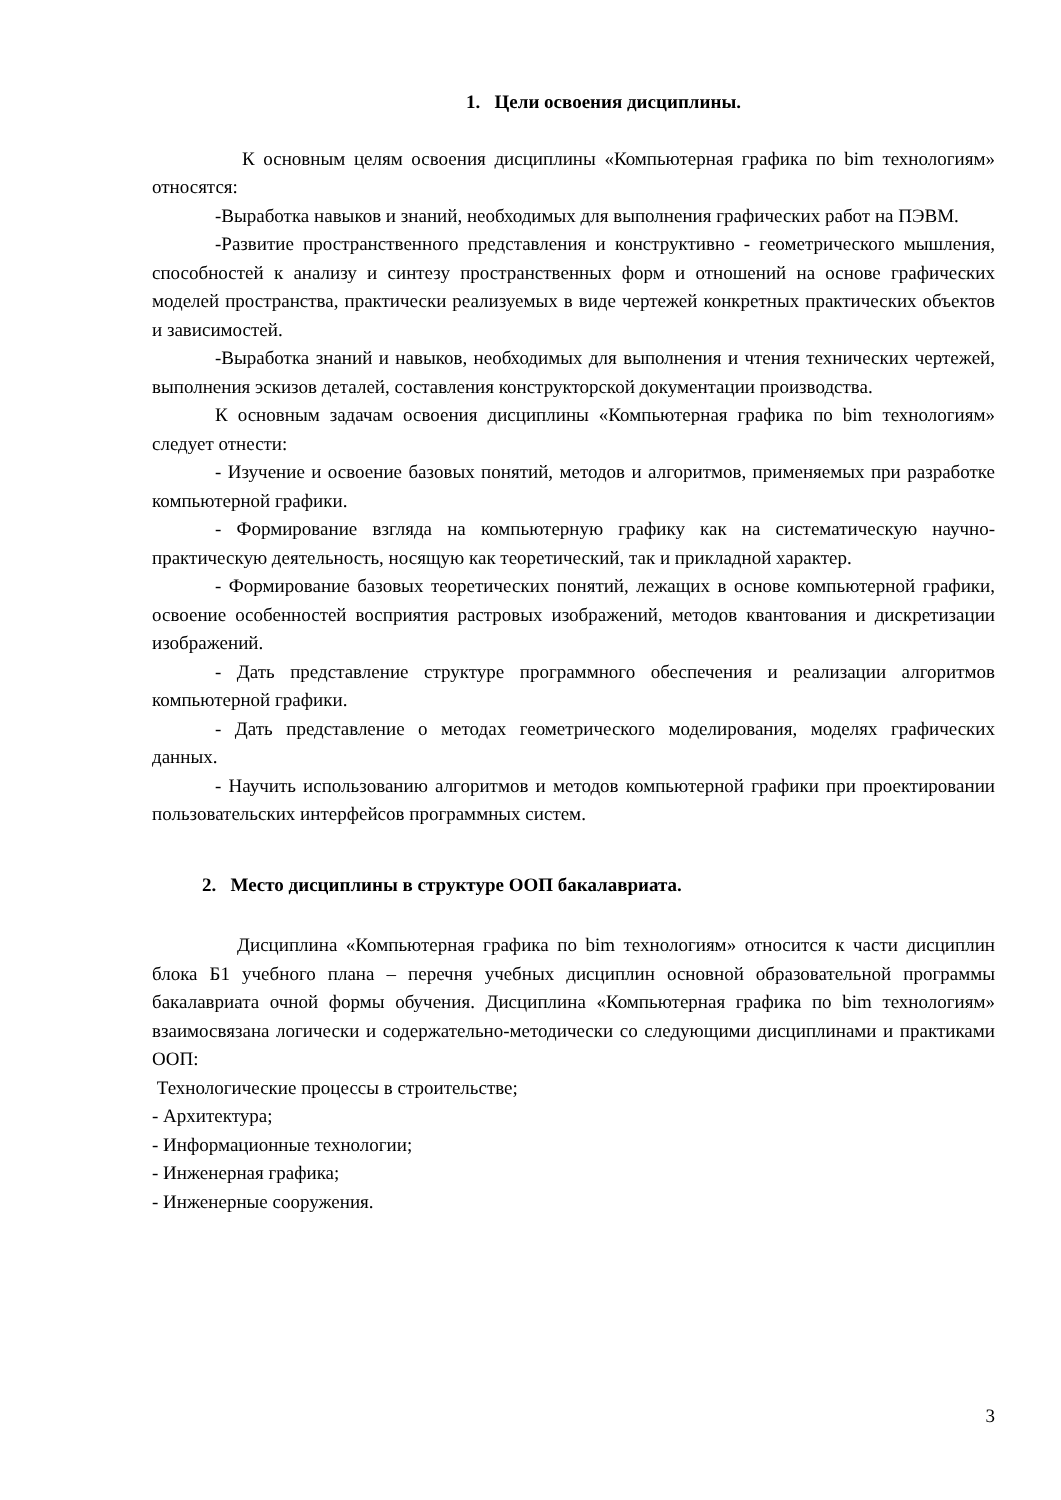1. Цели освоения дисциплины.
К основным целям освоения дисциплины «Компьютерная графика по bim технологиям» относятся:
-Выработка навыков и знаний, необходимых для выполнения графических работ на ПЭВМ.
-Развитие пространственного представления и конструктивно - геометрического мышления, способностей к анализу и синтезу пространственных форм и отношений на основе графических моделей пространства, практически реализуемых в виде чертежей конкретных практических объектов и зависимостей.
-Выработка знаний и навыков, необходимых для выполнения и чтения технических чертежей, выполнения эскизов деталей, составления конструкторской документации производства.
К основным задачам освоения дисциплины «Компьютерная графика по bim технологиям» следует отнести:
- Изучение и освоение базовых понятий, методов и алгоритмов, применяемых при разработке компьютерной графики.
- Формирование взгляда на компьютерную графику как на систематическую научно-практическую деятельность, носящую как теоретический, так и прикладной характер.
- Формирование базовых теоретических понятий, лежащих в основе компьютерной графики, освоение особенностей восприятия растровых изображений, методов квантования и дискретизации изображений.
- Дать представление структуре программного обеспечения и реализации алгоритмов компьютерной графики.
- Дать представление о методах геометрического моделирования, моделях графических данных.
- Научить использованию алгоритмов и методов компьютерной графики при проектировании пользовательских интерфейсов программных систем.
2. Место дисциплины в структуре ООП бакалавриата.
Дисциплина «Компьютерная графика по bim технологиям» относится к части дисциплин блока Б1 учебного плана – перечня учебных дисциплин основной образовательной программы бакалавриата очной формы обучения. Дисциплина «Компьютерная графика по bim технологиям» взаимосвязана логически и содержательно-методически со следующими дисциплинами и практиками ООП:
Технологические процессы в строительстве;
- Архитектура;
- Информационные технологии;
- Инженерная графика;
- Инженерные сооружения.
3